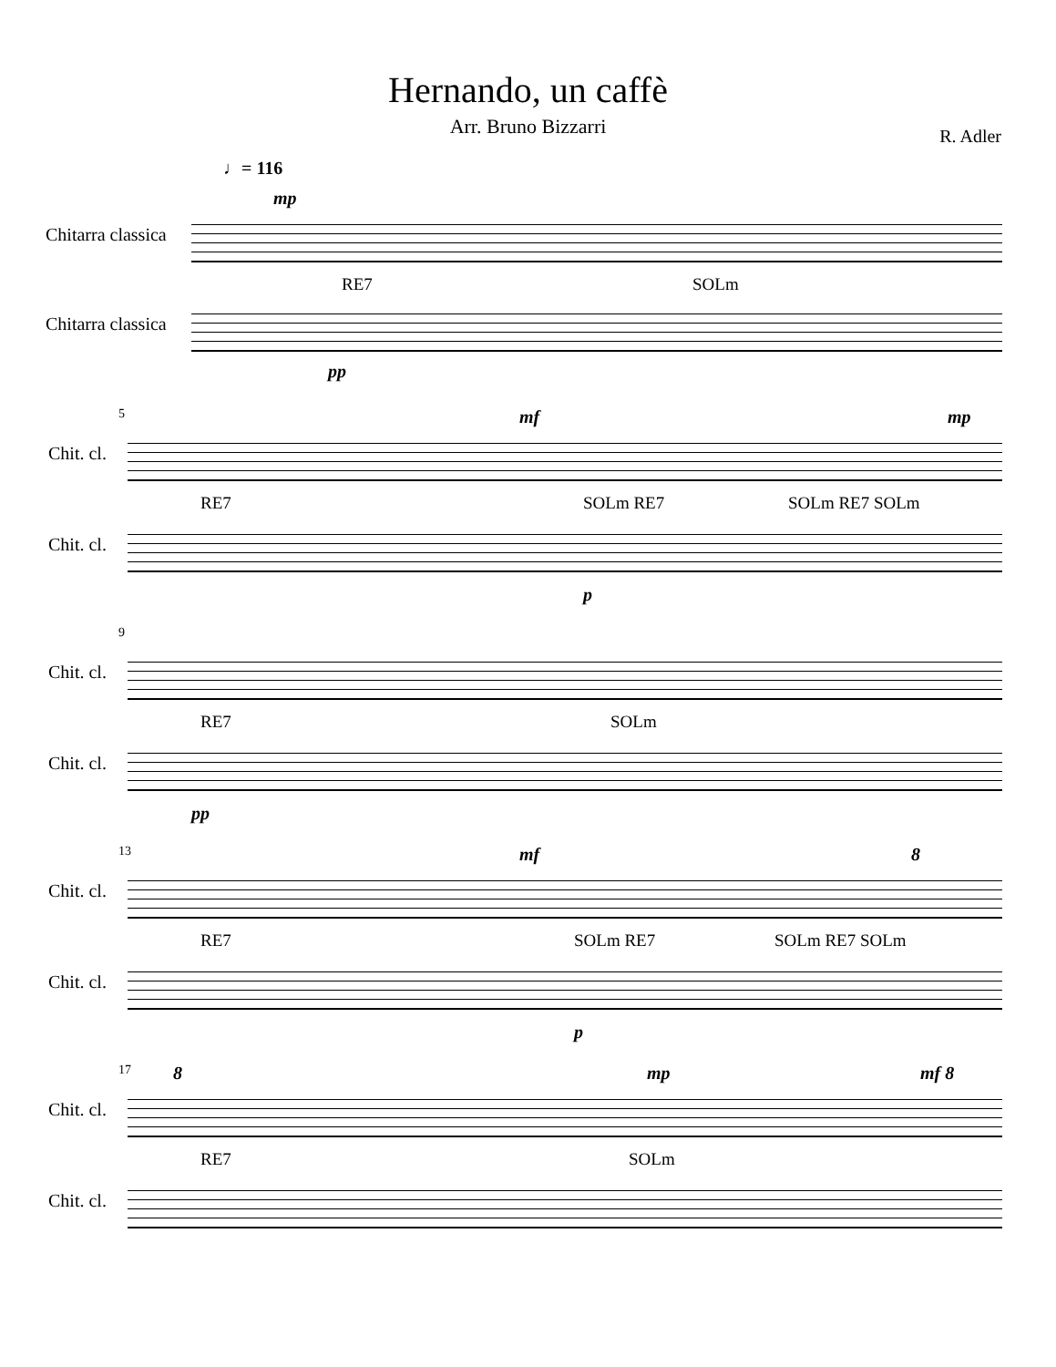Hernando, un caffè
Arr. Bruno Bizzarri
R. Adler
♩= 116
mp
Chitarra classica
RE7 SOLm
Chitarra classica
pp
5 mf mp
Chit. cl.
RE7 SOLm RE7 SOLm RE7 SOLm
Chit. cl.
p
9
Chit. cl.
RE7 SOLm
Chit. cl.
pp
13 mf 8
Chit. cl.
RE7 SOLm RE7 SOLm RE7 SOLm
Chit. cl.
p
17 8 mp mf 8
Chit. cl.
RE7 SOLm
Chit. cl.